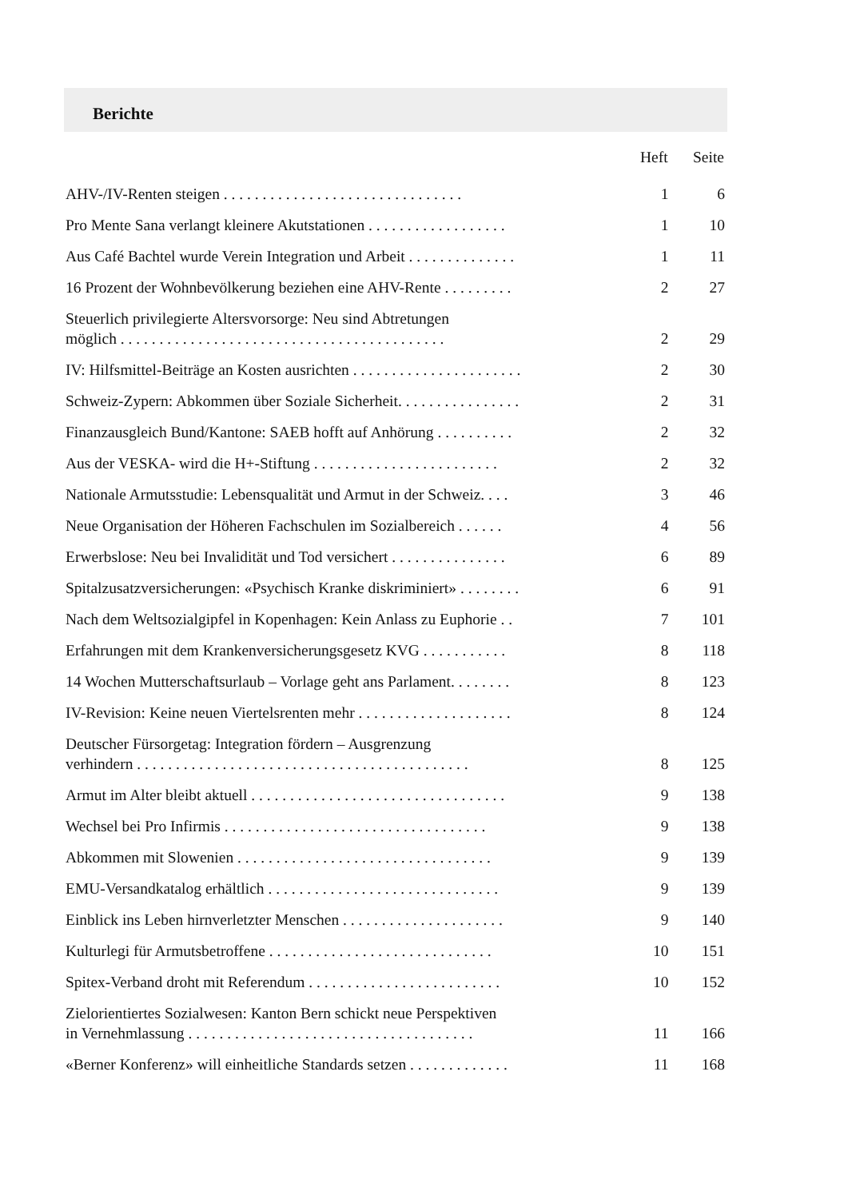Berichte
| | Heft | Seite |
| --- | --- | --- |
| AHV-/IV-Renten steigen . . . . . . . . . . . . . . . . . . . . . . . . . . . . . . . | 1 | 6 |
| Pro Mente Sana verlangt kleinere Akutstationen . . . . . . . . . . . . . . . . . . | 1 | 10 |
| Aus Café Bachtel wurde Verein Integration und Arbeit . . . . . . . . . . . . . . | 1 | 11 |
| 16 Prozent der Wohnbevölkerung beziehen eine AHV-Rente . . . . . . . . . | 2 | 27 |
| Steuerlich privilegierte Altersvorsorge: Neu sind Abtretungen möglich . . . . . . . . . . . . . . . . . . . . . . . . . . . . . . . . . . . . . . . . . . | 2 | 29 |
| IV: Hilfsmittel-Beiträge an Kosten ausrichten . . . . . . . . . . . . . . . . . . . . . . | 2 | 30 |
| Schweiz-Zypern: Abkommen über Soziale Sicherheit. . . . . . . . . . . . . . . . | 2 | 31 |
| Finanzausgleich Bund/Kantone: SAEB hofft auf Anhörung . . . . . . . . . . | 2 | 32 |
| Aus der VESKA- wird die H+-Stiftung . . . . . . . . . . . . . . . . . . . . . . . . | 2 | 32 |
| Nationale Armutsstudie: Lebensqualität und Armut in der Schweiz. . . . | 3 | 46 |
| Neue Organisation der Höheren Fachschulen im Sozialbereich . . . . . . | 4 | 56 |
| Erwerbslose: Neu bei Invalidität und Tod versichert . . . . . . . . . . . . . . . | 6 | 89 |
| Spitalzusatzversicherungen: «Psychisch Kranke diskriminiert» . . . . . . . . | 6 | 91 |
| Nach dem Weltsozialgipfel in Kopenhagen: Kein Anlass zu Euphorie . . | 7 | 101 |
| Erfahrungen mit dem Krankenversicherungsgesetz KVG . . . . . . . . . . . | 8 | 118 |
| 14 Wochen Mutterschaftsurlaub – Vorlage geht ans Parlament. . . . . . . . | 8 | 123 |
| IV-Revision: Keine neuen Viertelsrenten mehr . . . . . . . . . . . . . . . . . . . . | 8 | 124 |
| Deutscher Fürsorgetag: Integration fördern – Ausgrenzung verhindern . . . . . . . . . . . . . . . . . . . . . . . . . . . . . . . . . . . . . . . . . . . | 8 | 125 |
| Armut im Alter bleibt aktuell . . . . . . . . . . . . . . . . . . . . . . . . . . . . . . . . . | 9 | 138 |
| Wechsel bei Pro Infirmis . . . . . . . . . . . . . . . . . . . . . . . . . . . . . . . . . . | 9 | 138 |
| Abkommen mit Slowenien . . . . . . . . . . . . . . . . . . . . . . . . . . . . . . . . . | 9 | 139 |
| EMU-Versandkatalog erhältlich . . . . . . . . . . . . . . . . . . . . . . . . . . . . . . | 9 | 139 |
| Einblick ins Leben hirnverletzter Menschen . . . . . . . . . . . . . . . . . . . . . | 9 | 140 |
| Kulturlegi für Armutsbetroffene . . . . . . . . . . . . . . . . . . . . . . . . . . . . . | 10 | 151 |
| Spitex-Verband droht mit Referendum . . . . . . . . . . . . . . . . . . . . . . . . . | 10 | 152 |
| Zielorientiertes Sozialwesen: Kanton Bern schickt neue Perspektiven in Vernehmlassung . . . . . . . . . . . . . . . . . . . . . . . . . . . . . . . . . . . . . | 11 | 166 |
| «Berner Konferenz» will einheitliche Standards setzen . . . . . . . . . . . . . | 11 | 168 |